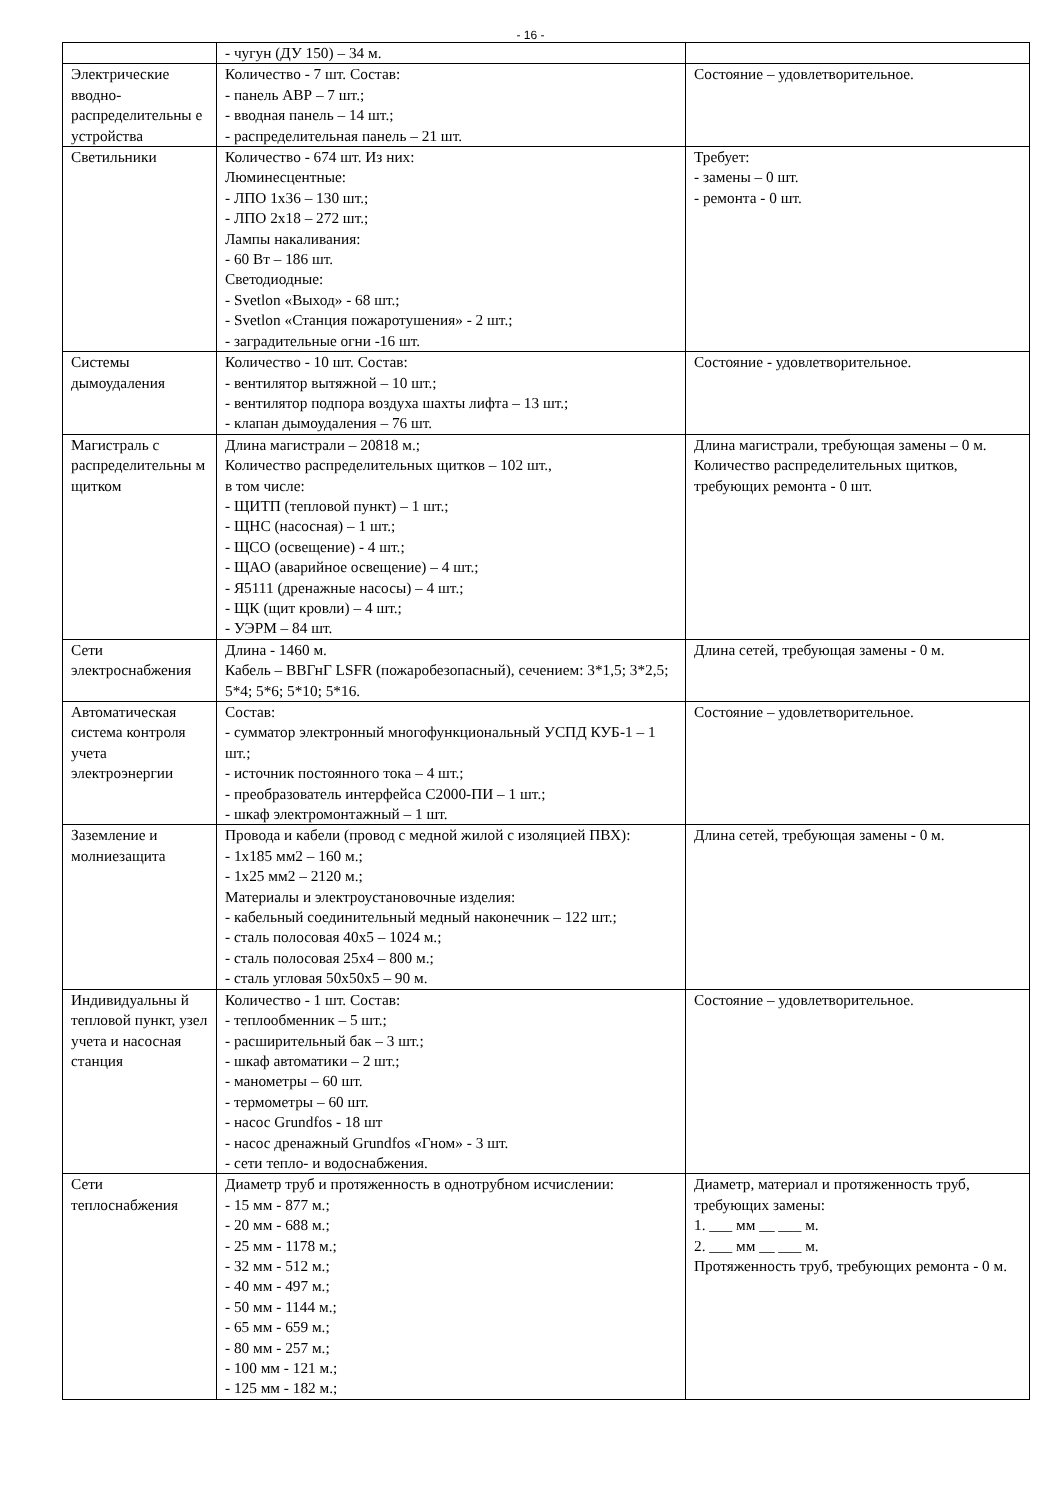- 16 -
| | - чугун (ДУ 150) – 34 м. | |
| Электрические вводно-распределительны е устройства | Количество - 7 шт. Состав: - панель АВР – 7 шт.; - вводная панель – 14 шт.; - распределительная панель – 21 шт. | Состояние – удовлетворительное. |
| Светильники | Количество - 674 шт. Из них: Люминесцентные: - ЛПО 1х36 – 130 шт.; - ЛПО 2х18 – 272 шт.; Лампы накаливания: - 60 Вт – 186 шт. Светодиодные: - Svetlon «Выход» - 68 шт.; - Svetlon «Станция пожаротушения» - 2 шт.; - заградительные огни -16 шт. | Требует: - замены – 0 шт. - ремонта - 0 шт. |
| Системы дымоудаления | Количество - 10 шт. Состав: - вентилятор вытяжной – 10 шт.; - вентилятор подпора воздуха шахты лифта – 13 шт.; - клапан дымоудаления – 76 шт. | Состояние - удовлетворительное. |
| Магистраль с распределительны м щитком | Длина магистрали – 20818 м.; Количество распределительных щитков – 102 шт., в том числе: - ЩИТП (тепловой пункт) – 1 шт.; - ЩНС (насосная) – 1 шт.; - ЩСО (освещение) - 4 шт.; - ЩАО (аварийное освещение) – 4 шт.; - Я5111 (дренажные насосы) – 4 шт.; - ЩК (щит кровли) – 4 шт.; - УЭРМ – 84 шт. | Длина магистрали, требующая замены – 0 м. Количество распределительных щитков, требующих ремонта - 0 шт. |
| Сети электроснабжения | Длина - 1460 м. Кабель – ВВГнГ LSFR (пожаробезопасный), сечением: 3*1,5; 3*2,5; 5*4; 5*6; 5*10; 5*16. | Длина сетей, требующая замены - 0 м. |
| Автоматическая система контроля учета электроэнергии | Состав: - сумматор электронный многофункциональный УСПД КУБ-1 – 1 шт.; - источник постоянного тока – 4 шт.; - преобразователь интерфейса С2000-ПИ – 1 шт.; - шкаф электромонтажный – 1 шт. | Состояние – удовлетворительное. |
| Заземление и молниезащита | Провода и кабели (провод с медной жилой с изоляцией ПВХ): - 1х185 мм2 – 160 м.; - 1х25 мм2 – 2120 м.; Материалы и электроустановочные изделия: - кабельный соединительный медный наконечник – 122 шт.; - сталь полосовая 40х5 – 1024 м.; - сталь полосовая 25х4 – 800 м.; - сталь угловая 50х50х5 – 90 м. | Длина сетей, требующая замены - 0 м. |
| Индивидуальны й тепловой пункт, узел учета и насосная станция | Количество - 1 шт. Состав: - теплообменник – 5 шт.; - расширительный бак – 3 шт.; - шкаф автоматики – 2 шт.; - манометры – 60 шт. - термометры – 60 шт. - насос Grundfos - 18 шт - насос дренажный Grundfos «Гном» - 3 шт. - сети тепло- и водоснабжения. | Состояние – удовлетворительное. |
| Сети теплоснабжения | Диаметр труб и протяженность в однотрубном исчислении: - 15 мм - 877 м.; - 20 мм - 688 м.; - 25 мм - 1178 м.; - 32 мм - 512 м.; - 40 мм - 497 м.; - 50 мм - 1144 м.; - 65 мм - 659 м.; - 80 мм - 257 м.; - 100 мм - 121 м.; - 125 мм - 182 м.; | Диаметр, материал и протяженность труб, требующих замены: 1. ___ мм __ ___ м. 2. ___ мм __ ___ м. Протяженность труб, требующих ремонта - 0 м. |